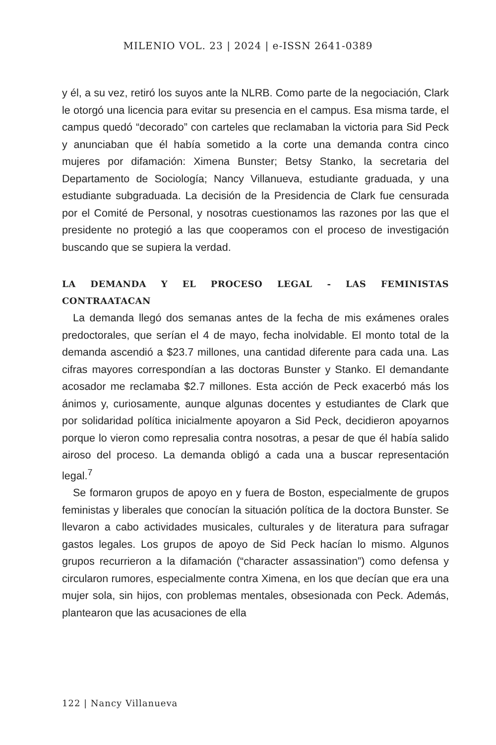MILENIO VOL. 23 | 2024 | e-ISSN 2641-0389
y él, a su vez, retiró los suyos ante la NLRB. Como parte de la negociación, Clark le otorgó una licencia para evitar su presencia en el campus. Esa misma tarde, el campus quedó “decorado” con carteles que reclamaban la victoria para Sid Peck y anunciaban que él había sometido a la corte una demanda contra cinco mujeres por difamación: Ximena Bunster; Betsy Stanko, la secretaria del Departamento de Sociología; Nancy Villanueva, estudiante graduada, y una estudiante subgraduada. La decisión de la Presidencia de Clark fue censurada por el Comité de Personal, y nosotras cuestionamos las razones por las que el presidente no protegió a las que cooperamos con el proceso de investigación buscando que se supiera la verdad.
LA DEMANDA Y EL PROCESO LEGAL - LAS FEMINISTAS CONTRAATACAN
La demanda llegó dos semanas antes de la fecha de mis exámenes orales predoctorales, que serían el 4 de mayo, fecha inolvidable. El monto total de la demanda ascendió a $23.7 millones, una cantidad diferente para cada una. Las cifras mayores correspondían a las doctoras Bunster y Stanko. El demandante acosador me reclamaba $2.7 millones. Esta acción de Peck exacerbó más los ánimos y, curiosamente, aunque algunas docentes y estudiantes de Clark que por solidaridad política inicialmente apoyaron a Sid Peck, decidieron apoyarnos porque lo vieron como represalia contra nosotras, a pesar de que él había salido airoso del proceso. La demanda obligó a cada una a buscar representación legal.<sup>7</sup>
Se formaron grupos de apoyo en y fuera de Boston, especialmente de grupos feministas y liberales que conocían la situación política de la doctora Bunster. Se llevaron a cabo actividades musicales, culturales y de literatura para sufragar gastos legales. Los grupos de apoyo de Sid Peck hacían lo mismo. Algunos grupos recurrieron a la difamación (“character assassination”) como defensa y circularon rumores, especialmente contra Ximena, en los que decían que era una mujer sola, sin hijos, con problemas mentales, obsesionada con Peck. Además, plantearon que las acusaciones de ella
122 | Nancy Villanueva